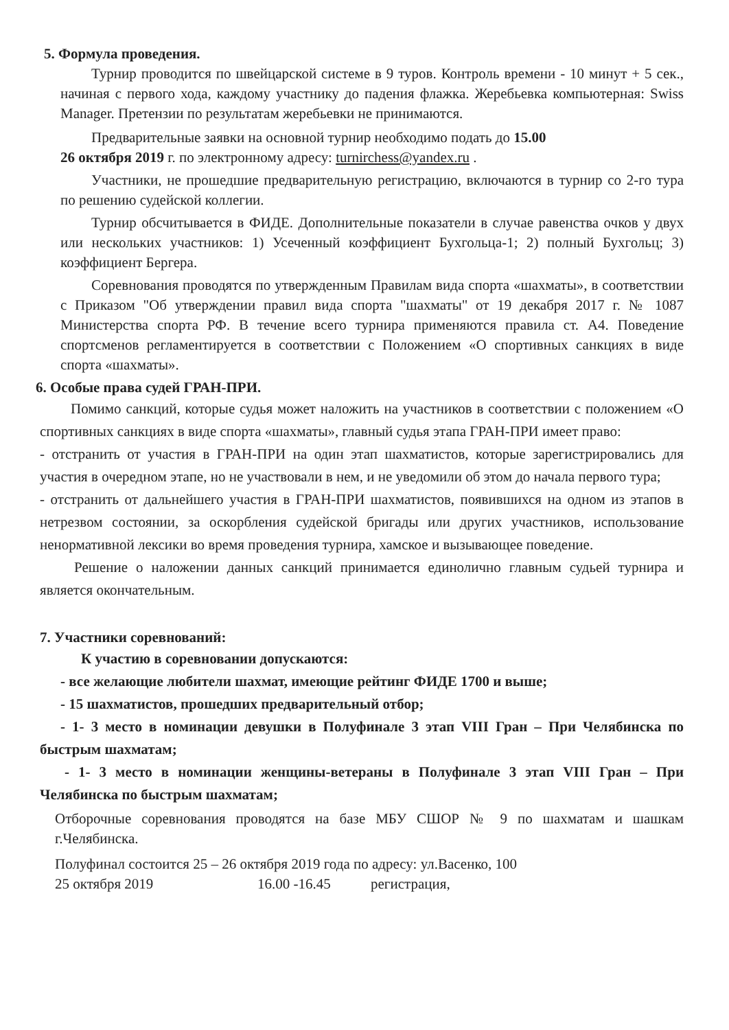5. Формула проведения.
Турнир проводится по швейцарской системе в 9 туров. Контроль времени - 10 минут + 5 сек., начиная с первого хода, каждому участнику до падения флажка. Жеребьевка компьютерная: Swiss Manager. Претензии по результатам жеребьевки не принимаются.
Предварительные заявки на основной турнир необходимо подать до 15.00
26 октября 2019 г. по электронному адресу: turnirchess@yandex.ru .
Участники, не прошедшие предварительную регистрацию, включаются в турнир со 2-го тура по решению судейской коллегии.
Турнир обсчитывается в ФИДЕ. Дополнительные показатели в случае равенства очков у двух или нескольких участников: 1) Усеченный коэффициент Бухгольца-1; 2) полный Бухгольц; 3) коэффициент Бергера.
Соревнования проводятся по утвержденным Правилам вида спорта «шахматы», в соответствии с Приказом "Об утверждении правил вида спорта "шахматы" от 19 декабря 2017 г. № 1087 Министерства спорта РФ. В течение всего турнира применяются правила ст. А4. Поведение спортсменов регламентируется в соответствии с Положением «О спортивных санкциях в виде спорта «шахматы».
6. Особые права судей ГРАН-ПРИ.
Помимо санкций, которые судья может наложить на участников в соответствии с положением «О спортивных санкциях в виде спорта «шахматы», главный судья этапа ГРАН-ПРИ имеет право:
- отстранить от участия в ГРАН-ПРИ на один этап шахматистов, которые зарегистрировались для участия в очередном этапе, но не участвовали в нем, и не уведомили об этом до начала первого тура;
- отстранить от дальнейшего участия в ГРАН-ПРИ шахматистов, появившихся на одном из этапов в нетрезвом состоянии, за оскорбления судейской бригады или других участников, использование ненормативной лексики во время проведения турнира, хамское и вызывающее поведение.
Решение о наложении данных санкций принимается единолично главным судьей турнира и является окончательным.
7. Участники соревнований:
К участию в соревновании допускаются:
- все желающие любители шахмат, имеющие рейтинг ФИДЕ 1700 и выше;
- 15 шахматистов, прошедших предварительный отбор;
- 1- 3 место в номинации девушки в Полуфинале 3 этап VIII Гран – При Челябинска по быстрым шахматам;
- 1- 3 место в номинации женщины-ветераны в Полуфинале 3 этап VIII Гран – При Челябинска по быстрым шахматам;
Отборочные соревнования проводятся на базе МБУ СШОР № 9 по шахматам и шашкам г.Челябинска.
Полуфинал состоится 25 – 26 октября 2019 года по адресу: ул.Васенко, 100
25 октября 2019 16.00 -16.45 регистрация,